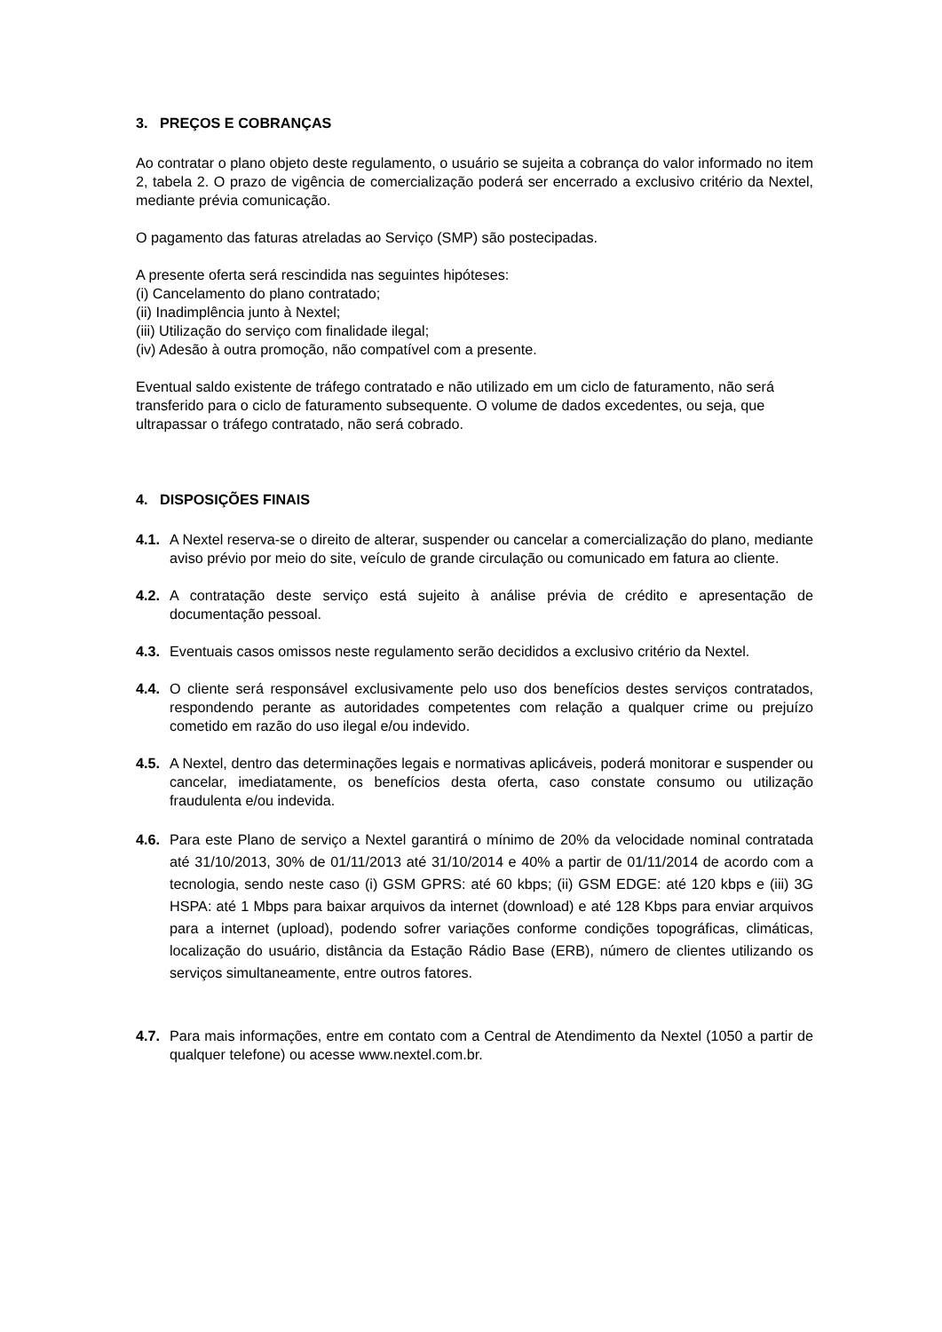3. PREÇOS E COBRANÇAS
Ao contratar o plano objeto deste regulamento, o usuário se sujeita a cobrança do valor informado no item 2, tabela 2. O prazo de vigência de comercialização poderá ser encerrado a exclusivo critério da Nextel, mediante prévia comunicação.
O pagamento das faturas atreladas ao Serviço (SMP) são postecipadas.
A presente oferta será rescindida nas seguintes hipóteses:
(i) Cancelamento do plano contratado;
(ii) Inadimplência junto à Nextel;
(iii) Utilização do serviço com finalidade ilegal;
(iv) Adesão à outra promoção, não compatível com a presente.
Eventual saldo existente de tráfego contratado e não utilizado em um ciclo de faturamento, não será transferido para o ciclo de faturamento subsequente. O volume de dados excedentes, ou seja, que ultrapassar o tráfego contratado, não será cobrado.
4. DISPOSIÇÕES FINAIS
4.1.
A Nextel reserva-se o direito de alterar, suspender ou cancelar a comercialização do plano, mediante aviso prévio por meio do site, veículo de grande circulação ou comunicado em fatura ao cliente.
4.2.
A contratação deste serviço está sujeito à análise prévia de crédito e apresentação de documentação pessoal.
4.3.
Eventuais casos omissos neste regulamento serão decididos a exclusivo critério da Nextel.
4.4.
O cliente será responsável exclusivamente pelo uso dos benefícios destes serviços contratados, respondendo perante as autoridades competentes com relação a qualquer crime ou prejuízo cometido em razão do uso ilegal e/ou indevido.
4.5.
A Nextel, dentro das determinações legais e normativas aplicáveis, poderá monitorar e suspender ou cancelar, imediatamente, os benefícios desta oferta, caso constate consumo ou utilização fraudulenta e/ou indevida.
4.6.
Para este Plano de serviço a Nextel garantirá o mínimo de 20% da velocidade nominal contratada até 31/10/2013, 30% de 01/11/2013 até 31/10/2014 e 40% a partir de 01/11/2014 de acordo com a tecnologia, sendo neste caso (i) GSM GPRS: até 60 kbps; (ii) GSM EDGE: até 120 kbps e (iii) 3G HSPA: até 1 Mbps para baixar arquivos da internet (download) e até 128 Kbps para enviar arquivos para a internet (upload), podendo sofrer variações conforme condições topográficas, climáticas, localização do usuário, distância da Estação Rádio Base (ERB), número de clientes utilizando os serviços simultaneamente, entre outros fatores.
4.7.
Para mais informações, entre em contato com a Central de Atendimento da Nextel (1050 a partir de qualquer telefone) ou acesse www.nextel.com.br.